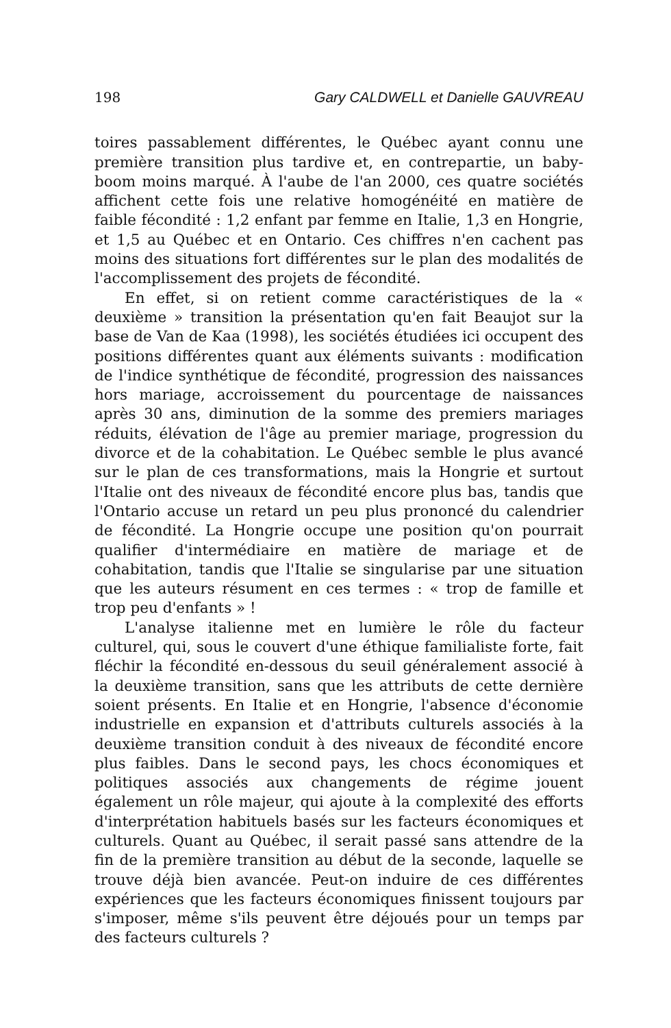198 Gary CALDWELL et Danielle GAUVREAU
toires passablement différentes, le Québec ayant connu une première transition plus tardive et, en contrepartie, un baby-boom moins marqué. À l'aube de l'an 2000, ces quatre sociétés affichent cette fois une relative homogénéité en matière de faible fécondité : 1,2 enfant par femme en Italie, 1,3 en Hongrie, et 1,5 au Québec et en Ontario. Ces chiffres n'en cachent pas moins des situations fort différentes sur le plan des modalités de l'accomplissement des projets de fécondité.
En effet, si on retient comme caractéristiques de la « deuxième » transition la présentation qu'en fait Beaujot sur la base de Van de Kaa (1998), les sociétés étudiées ici occupent des positions différentes quant aux éléments suivants : modification de l'indice synthétique de fécondité, progression des naissances hors mariage, accroissement du pourcentage de naissances après 30 ans, diminution de la somme des premiers mariages réduits, élévation de l'âge au premier mariage, progression du divorce et de la cohabitation. Le Québec semble le plus avancé sur le plan de ces transformations, mais la Hongrie et surtout l'Italie ont des niveaux de fécondité encore plus bas, tandis que l'Ontario accuse un retard un peu plus prononcé du calendrier de fécondité. La Hongrie occupe une position qu'on pourrait qualifier d'intermédiaire en matière de mariage et de cohabitation, tandis que l'Italie se singularise par une situation que les auteurs résument en ces termes : « trop de famille et trop peu d'enfants » !
L'analyse italienne met en lumière le rôle du facteur culturel, qui, sous le couvert d'une éthique familialiste forte, fait fléchir la fécondité en-dessous du seuil généralement associé à la deuxième transition, sans que les attributs de cette dernière soient présents. En Italie et en Hongrie, l'absence d'économie industrielle en expansion et d'attributs culturels associés à la deuxième transition conduit à des niveaux de fécondité encore plus faibles. Dans le second pays, les chocs économiques et politiques associés aux changements de régime jouent également un rôle majeur, qui ajoute à la complexité des efforts d'interprétation habituels basés sur les facteurs économiques et culturels. Quant au Québec, il serait passé sans attendre de la fin de la première transition au début de la seconde, laquelle se trouve déjà bien avancée. Peut-on induire de ces différentes expériences que les facteurs économiques finissent toujours par s'imposer, même s'ils peuvent être déjoués pour un temps par des facteurs culturels ?